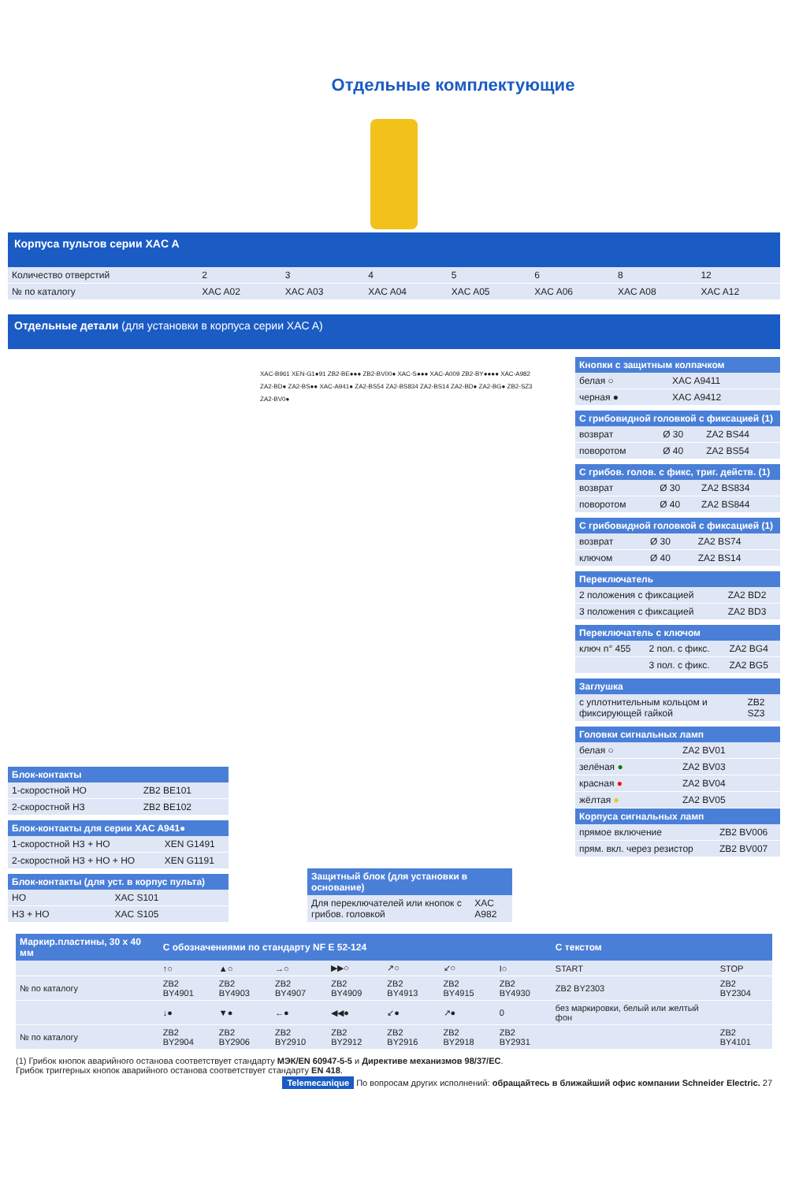Отдельные комплектующие
Корпуса пультов серии XAC A
| Количество отверстий | 2 | 3 | 4 | 5 | 6 | 8 | 12 |
| № по каталогу | XAC A02 | XAC A03 | XAC A04 | XAC A05 | XAC A06 | XAC A08 | XAC A12 |
Отдельные детали (для установки в корпуса серии XAC A)
Блок-контакты
| 1-скоростной НО | ZB2 BE101 |
| 2-скоростной НЗ | ZB2 BE102 |
Блок-контакты для серии XAC A941●
| 1-скоростной НЗ + НО | XEN G1491 |
| 2-скоростной НЗ + НО + НО | XEN G1191 |
Блок-контакты (для уст. в корпус пульта)
| НО | XAC S101 |
| НЗ + НО | XAC S105 |
XAC-B961 XEN-G1●91 ZB2-BE●●● ZB2-BV00● XAC-S●●● XAC-A009 ZB2-BY●●●● XAC-A982 ZA2-BD● ZA2-BS●● XAC-A941● ZA2-BS54 ZA2-BS834 ZA2-BS14 ZA2-BD● ZA2-BG● ZB2-SZ3 ZA2-BV0●
Защитный блок (для установки в основание)
| Для переключателей или кнопок с грибов. головкой | XAC A982 |
Кнопки с защитным колпачком
| белая ○ | XAC A9411 |
| черная ● | XAC A9412 |
С грибовидной головкой с фиксацией (1)
| возврат | Ø 30 | ZA2 BS44 |
| поворотом | Ø 40 | ZA2 BS54 |
С грибов. голов. с фикс, триг. действ. (1)
| возврат | Ø 30 | ZA2 BS834 |
| поворотом | Ø 40 | ZA2 BS844 |
С грибовидной головкой с фиксацией (1)
| возврат | Ø 30 | ZA2 BS74 |
| ключом | Ø 40 | ZA2 BS14 |
Переключатель
| 2 положения с фиксацией | ZA2 BD2 |
| 3 положения с фиксацией | ZA2 BD3 |
Переключатель с ключом
| ключ n° 455 | 2 пол. с фикс. | ZA2 BG4 |
| | 3 пол. с фикс. | ZA2 BG5 |
Заглушка
| с уплотнительным кольцом и фиксирующей гайкой | ZB2 SZ3 |
Головки сигнальных ламп
| белая ○ | ZA2 BV01 |
| зелёная ● | ZA2 BV03 |
| красная ● | ZA2 BV04 |
| жёлтая ● | ZA2 BV05 |
Корпуса сигнальных ламп
| прямое включение | ZB2 BV006 |
| прям. вкл. через резистор | ZB2 BV007 |
| Маркир.пластины, 30 x 40 мм | С обозначениями по стандарту NF E 52-124 | | | | | | | С текстом | |
| --- | --- | --- | --- | --- | --- | --- | --- | --- | --- |
| | ↑○ | ▲○ | →○ | ▶▶○ | ↗○ | ↙○ | I○ | START | STOP |
| № по каталогу | ZB2 BY4901 | ZB2 BY4903 | ZB2 BY4907 | ZB2 BY4909 | ZB2 BY4913 | ZB2 BY4915 | ZB2 BY4930 | ZB2 BY2303 | ZB2 BY2304 |
| | ↓● | ▼● | ←● | ◀◀● | ↙● | ↗● | 0 | без маркировки, белый или желтый фон | |
| № по каталогу | ZB2 BY2904 | ZB2 BY2906 | ZB2 BY2910 | ZB2 BY2912 | ZB2 BY2916 | ZB2 BY2918 | ZB2 BY2931 | | ZB2 BY4101 |
(1) Грибок кнопок аварийного останова соответствует стандарту МЭК/EN 60947-5-5 и Директиве механизмов 98/37/EC.
Грибок триггерных кнопок аварийного останова соответствует стандарту EN 418.
Telemecanique По вопросам других исполнений: обращайтесь в ближайший офис компании Schneider Electric. 27